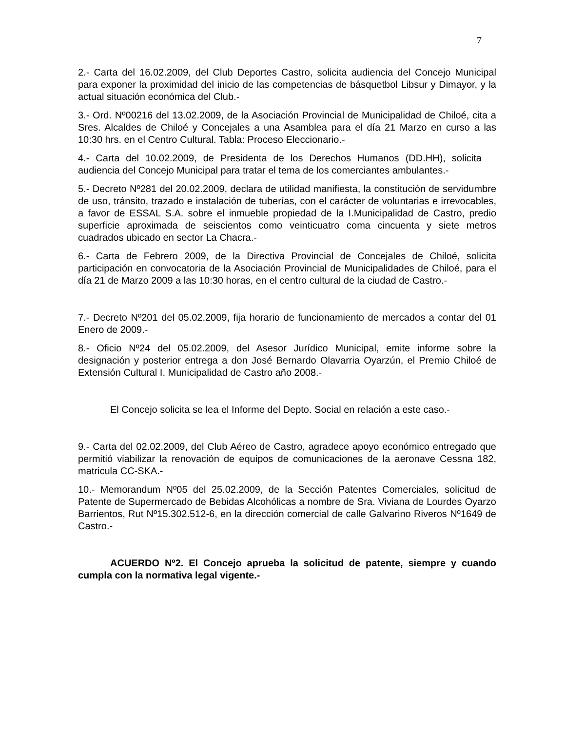7
2.- Carta del 16.02.2009, del Club Deportes Castro, solicita audiencia del Concejo Municipal para exponer la proximidad del inicio de las competencias de básquetbol Libsur y Dimayor, y la actual situación económica del Club.-
3.- Ord. Nº00216 del 13.02.2009, de la Asociación Provincial de Municipalidad de Chiloé, cita a Sres. Alcaldes de Chiloé y Concejales a una Asamblea para el día 21 Marzo en curso a las 10:30 hrs. en el Centro Cultural. Tabla: Proceso Eleccionario.-
4.- Carta del 10.02.2009, de Presidenta de los Derechos Humanos (DD.HH), solicita audiencia del Concejo Municipal para tratar el tema de los comerciantes ambulantes.-
5.- Decreto Nº281 del 20.02.2009, declara de utilidad manifiesta, la constitución de servidumbre de uso, tránsito, trazado e instalación de tuberías, con el carácter de voluntarias e irrevocables, a favor de ESSAL S.A. sobre el inmueble propiedad de la I.Municipalidad de Castro, predio superficie aproximada de seiscientos como veinticuatro coma cincuenta y siete metros cuadrados ubicado en sector La Chacra.-
6.- Carta de Febrero 2009, de la Directiva Provincial de Concejales de Chiloé, solicita participación en convocatoria de la Asociación Provincial de Municipalidades de Chiloé, para el día 21 de Marzo 2009 a las 10:30 horas, en el centro cultural de la ciudad de Castro.-
7.- Decreto Nº201 del 05.02.2009, fija horario de funcionamiento de mercados a contar del 01 Enero de 2009.-
8.- Oficio Nº24 del 05.02.2009, del Asesor Jurídico Municipal, emite informe sobre la designación y posterior entrega a don José Bernardo Olavarria Oyarzún, el Premio Chiloé de Extensión Cultural I. Municipalidad de Castro año 2008.-
El Concejo solicita se lea el Informe del Depto. Social en relación a este caso.-
9.- Carta del 02.02.2009, del Club Aéreo de Castro, agradece apoyo económico entregado que permitió viabilizar la renovación de equipos de comunicaciones de la aeronave Cessna 182, matricula CC-SKA.-
10.- Memorandum Nº05 del 25.02.2009, de la Sección Patentes Comerciales, solicitud de Patente de Supermercado de Bebidas Alcohólicas a nombre de Sra. Viviana de Lourdes Oyarzo Barrientos, Rut Nº15.302.512-6, en la dirección comercial de calle Galvarino Riveros Nº1649 de Castro.-
ACUERDO Nº2. El Concejo aprueba la solicitud de patente, siempre y cuando cumpla con la normativa legal vigente.-